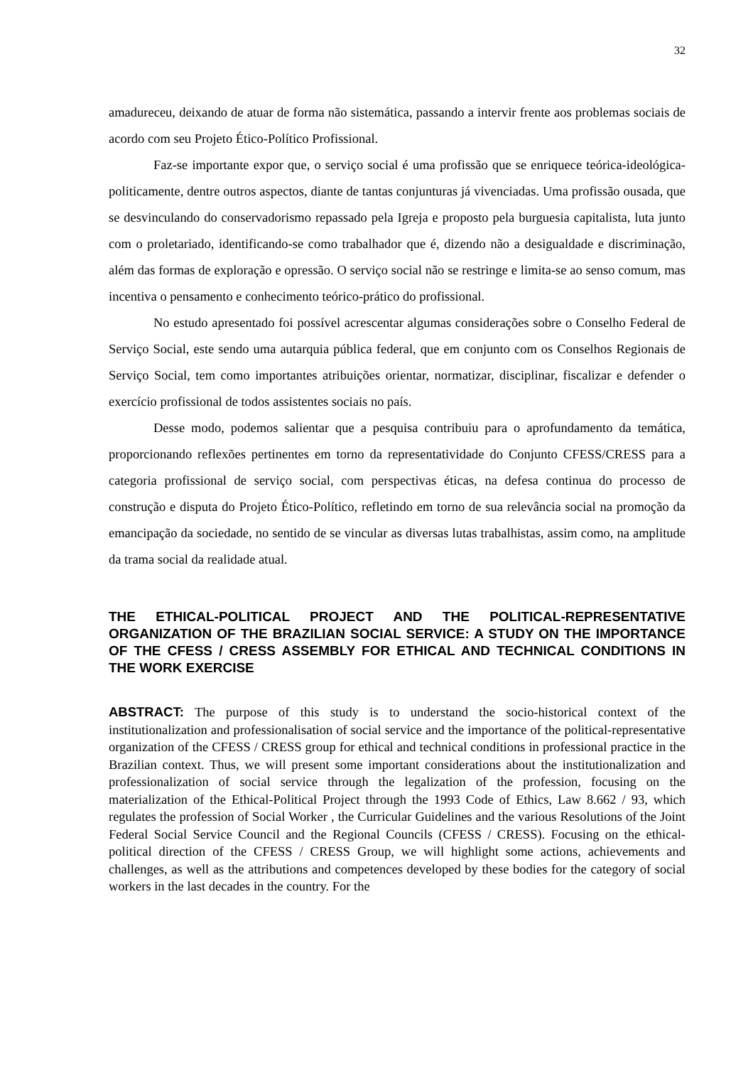32
amadureceu, deixando de atuar de forma não sistemática, passando a intervir frente aos problemas sociais de acordo com seu Projeto Ético-Político Profissional.
Faz-se importante expor que, o serviço social é uma profissão que se enriquece teórica-ideológica-politicamente, dentre outros aspectos, diante de tantas conjunturas já vivenciadas. Uma profissão ousada, que se desvinculando do conservadorismo repassado pela Igreja e proposto pela burguesia capitalista, luta junto com o proletariado, identificando-se como trabalhador que é, dizendo não a desigualdade e discriminação, além das formas de exploração e opressão. O serviço social não se restringe e limita-se ao senso comum, mas incentiva o pensamento e conhecimento teórico-prático do profissional.
No estudo apresentado foi possível acrescentar algumas considerações sobre o Conselho Federal de Serviço Social, este sendo uma autarquia pública federal, que em conjunto com os Conselhos Regionais de Serviço Social, tem como importantes atribuições orientar, normatizar, disciplinar, fiscalizar e defender o exercício profissional de todos assistentes sociais no país.
Desse modo, podemos salientar que a pesquisa contribuiu para o aprofundamento da temática, proporcionando reflexões pertinentes em torno da representatividade do Conjunto CFESS/CRESS para a categoria profissional de serviço social, com perspectivas éticas, na defesa continua do processo de construção e disputa do Projeto Ético-Político, refletindo em torno de sua relevância social na promoção da emancipação da sociedade, no sentido de se vincular as diversas lutas trabalhistas, assim como, na amplitude da trama social da realidade atual.
THE ETHICAL-POLITICAL PROJECT AND THE POLITICAL-REPRESENTATIVE ORGANIZATION OF THE BRAZILIAN SOCIAL SERVICE: A STUDY ON THE IMPORTANCE OF THE CFESS / CRESS ASSEMBLY FOR ETHICAL AND TECHNICAL CONDITIONS IN THE WORK EXERCISE
ABSTRACT: The purpose of this study is to understand the socio-historical context of the institutionalization and professionalisation of social service and the importance of the political-representative organization of the CFESS / CRESS group for ethical and technical conditions in professional practice in the Brazilian context. Thus, we will present some important considerations about the institutionalization and professionalization of social service through the legalization of the profession, focusing on the materialization of the Ethical-Political Project through the 1993 Code of Ethics, Law 8.662 / 93, which regulates the profession of Social Worker , the Curricular Guidelines and the various Resolutions of the Joint Federal Social Service Council and the Regional Councils (CFESS / CRESS). Focusing on the ethical-political direction of the CFESS / CRESS Group, we will highlight some actions, achievements and challenges, as well as the attributions and competences developed by these bodies for the category of social workers in the last decades in the country. For the